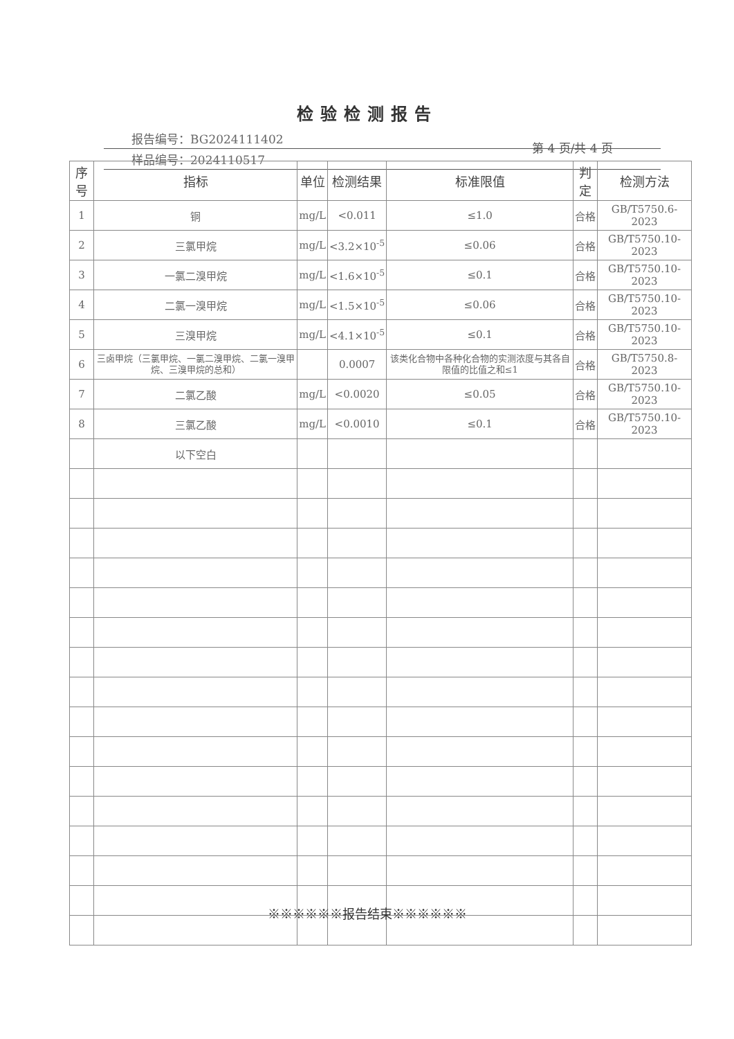检验检测报告
报告编号：BG2024111402
样品编号：2024110517
第 4 页/共 4 页
| 序号 | 指标 | 单位 | 检测结果 | 标准限值 | 判定 | 检测方法 |
| --- | --- | --- | --- | --- | --- | --- |
| 1 | 铜 | mg/L | <0.011 | ≤1.0 | 合格 | GB/T5750.6-2023 |
| 2 | 三氯甲烷 | mg/L | <3.2×10<sup>-5</sup> | ≤0.06 | 合格 | GB/T5750.10-2023 |
| 3 | 一氯二溴甲烷 | mg/L | <1.6×10<sup>-5</sup> | ≤0.1 | 合格 | GB/T5750.10-2023 |
| 4 | 二氯一溴甲烷 | mg/L | <1.5×10<sup>-5</sup> | ≤0.06 | 合格 | GB/T5750.10-2023 |
| 5 | 三溴甲烷 | mg/L | <4.1×10<sup>-5</sup> | ≤0.1 | 合格 | GB/T5750.10-2023 |
| 6 | 三卤甲烷（三氯甲烷、一氯二溴甲烷、二氯一溴甲烷、三溴甲烷的总和） | | 0.0007 | 该类化合物中各种化合物的实测浓度与其各自限值的比值之和≤1 | 合格 | GB/T5750.8-2023 |
| 7 | 二氯乙酸 | mg/L | <0.0020 | ≤0.05 | 合格 | GB/T5750.10-2023 |
| 8 | 三氯乙酸 | mg/L | <0.0010 | ≤0.1 | 合格 | GB/T5750.10-2023 |
| | 以下空白 | | | | | |
※※※※※※报告结束※※※※※※